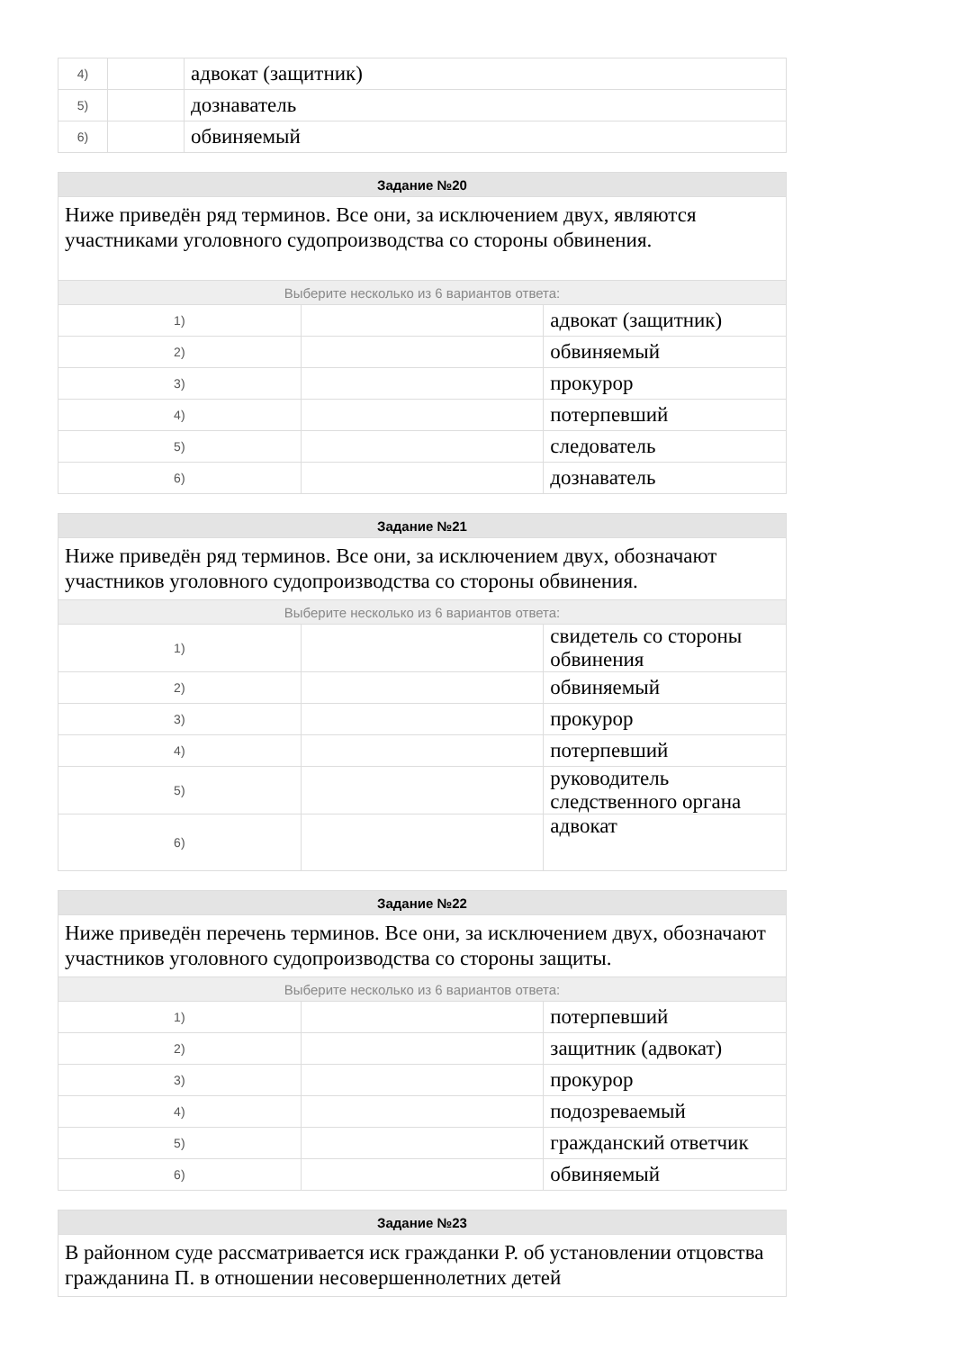| 4) | | адвокат (защитник) |
| 5) | | дознаватель |
| 6) | | обвиняемый |
| Задание №20 | | |
| --- | --- | --- |
| Ниже приведён ряд терминов. Все они, за исключением двух, являются участниками уголовного судопроизводства со стороны обвинения. | | |
| Выберите несколько из 6 вариантов ответа: | | |
| 1) | | адвокат (защитник) |
| 2) | | обвиняемый |
| 3) | | прокурор |
| 4) | | потерпевший |
| 5) | | следователь |
| 6) | | дознаватель |
| Задание №21 | | |
| --- | --- | --- |
| Ниже приведён ряд терминов. Все они, за исключением двух, обозначают участников уголовного судопроизводства со стороны обвинения. | | |
| Выберите несколько из 6 вариантов ответа: | | |
| 1) | | свидетель со стороны обвинения |
| 2) | | обвиняемый |
| 3) | | прокурор |
| 4) | | потерпевший |
| 5) | | руководитель следственного органа |
| 6) | | адвокат |
| Задание №22 | | |
| --- | --- | --- |
| Ниже приведён перечень терминов. Все они, за исключением двух, обозначают участников уголовного судопроизводства со стороны защиты. | | |
| Выберите несколько из 6 вариантов ответа: | | |
| 1) | | потерпевший |
| 2) | | защитник (адвокат) |
| 3) | | прокурор |
| 4) | | подозреваемый |
| 5) | | гражданский ответчик |
| 6) | | обвиняемый |
| Задание №23 |
| --- |
| В районном суде рассматривается иск гражданки Р. об установлении отцовства гражданина П. в отношении несовершеннолетних детей |